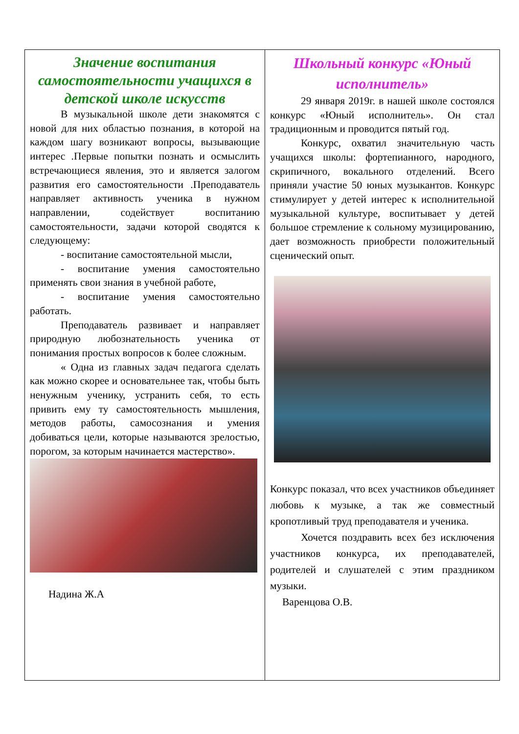Значение воспитания самостоятельности учащихся в детской школе искусств
В музыкальной школе дети знакомятся с новой для них областью познания, в которой на каждом шагу возникают вопросы, вызывающие интерес .Первые попытки познать и осмыслить встречающиеся явления, это и является залогом развития его самостоятельности .Преподаватель направляет активность ученика в нужном направлении, содействует воспитанию самостоятельности, задачи которой сводятся к следующему:
- воспитание самостоятельной мысли,
- воспитание умения самостоятельно применять свои знания в учебной работе,
- воспитание умения самостоятельно работать.
Преподаватель развивает и направляет природную любознательность ученика от понимания простых вопросов к более сложным.
« Одна из главных задач педагога сделать как можно скорее и основательнее так, чтобы быть ненужным ученику, устранить себя, то есть привить ему ту самостоятельность мышления, методов работы, самосознания и умения добиваться цели, которые называются зрелостью, порогом, за которым начинается мастерство».
Надина Ж.А
Школьный конкурс «Юный исполнитель»
29 января 2019г. в нашей школе состоялся конкурс «Юный исполнитель». Он стал традиционным и проводится пятый год.
Конкурс, охватил значительную часть учащихся школы: фортепианного, народного, скрипичного, вокального отделений. Всего приняли участие 50 юных музыкантов. Конкурс стимулирует у детей интерес к исполнительной музыкальной культуре, воспитывает у детей большое стремление к сольному музицированию, дает возможность приобрести положительный сценический опыт.
Конкурс показал, что всех участников объединяет любовь к музыке, а так же совместный кропотливый труд преподавателя и ученика.
Хочется поздравить всех без исключения участников конкурса, их преподавателей, родителей и слушателей с этим праздником музыки.
Варенцова О.В.